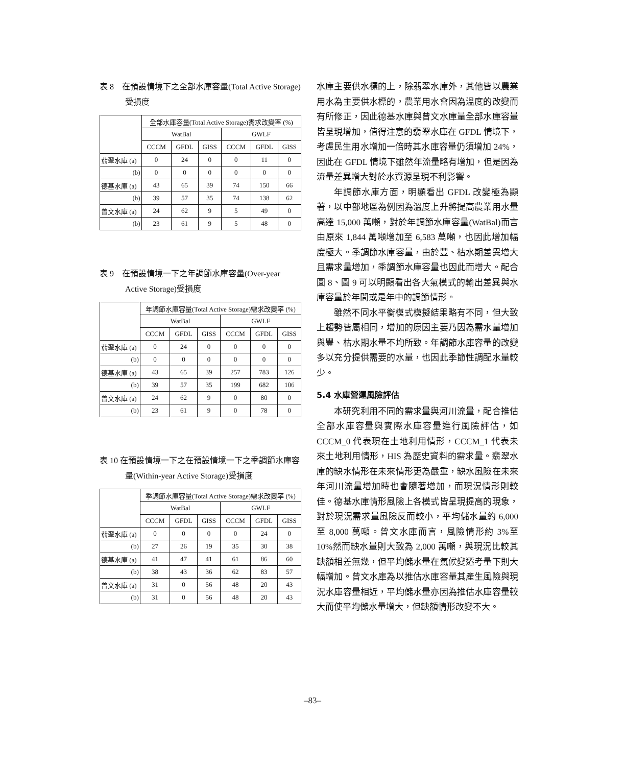表 8　在預設情境下之全部水庫容量(Total Active Storage)受損度
| | 全部水庫容量(Total Active Storage)需求改變率 (%) | | | | | |
| --- | --- | --- | --- | --- | --- | --- |
| | WatBal | | | GWLF | | |
| | CCCM | GFDL | GISS | CCCM | GFDL | GISS |
| 翡翠水庫 (a) | 0 | 24 | 0 | 0 | 11 | 0 |
| (b) | 0 | 0 | 0 | 0 | 0 | 0 |
| 德基水庫 (a) | 43 | 65 | 39 | 74 | 150 | 66 |
| (b) | 39 | 57 | 35 | 74 | 138 | 62 |
| 曾文水庫 (a) | 24 | 62 | 9 | 5 | 49 | 0 |
| (b) | 23 | 61 | 9 | 5 | 48 | 0 |
表 9　在預設情境一下之年調節水庫容量(Over-year Active Storage)受損度
| | 年調節水庫容量(Total Active Storage)需求改變率 (%) | | | | | |
| --- | --- | --- | --- | --- | --- | --- |
| | WatBal | | | GWLF | | |
| | CCCM | GFDL | GISS | CCCM | GFDL | GISS |
| 翡翠水庫 (a) | 0 | 24 | 0 | 0 | 0 | 0 |
| (b) | 0 | 0 | 0 | 0 | 0 | 0 |
| 德基水庫 (a) | 43 | 65 | 39 | 257 | 783 | 126 |
| (b) | 39 | 57 | 35 | 199 | 682 | 106 |
| 曾文水庫 (a) | 24 | 62 | 9 | 0 | 80 | 0 |
| (b) | 23 | 61 | 9 | 0 | 78 | 0 |
表 10 在預設情境一下之在預設情境一下之季調節水庫容量(Within-year Active Storage)受損度
| | 季調節水庫容量(Total Active Storage)需求改變率 (%) | | | | | |
| --- | --- | --- | --- | --- | --- | --- |
| | WatBal | | | GWLF | | |
| | CCCM | GFDL | GISS | CCCM | GFDL | GISS |
| 翡翠水庫 (a) | 0 | 0 | 0 | 0 | 24 | 0 |
| (b) | 27 | 26 | 19 | 35 | 30 | 38 |
| 德基水庫 (a) | 41 | 47 | 41 | 61 | 86 | 60 |
| (b) | 38 | 43 | 36 | 62 | 83 | 57 |
| 曾文水庫 (a) | 31 | 0 | 56 | 48 | 20 | 43 |
| (b) | 31 | 0 | 56 | 48 | 20 | 43 |
水庫主要供水標的上，除翡翠水庫外，其他皆以農業用水為主要供水標的，農業用水會因為溫度的改變而有所修正，因此德基水庫與曾文水庫量全部水庫容量皆呈現增加，值得注意的翡翠水庫在 GFDL 情境下，考慮民生用水增加一倍時其水庫容量仍須增加 24%，因此在 GFDL 情境下雖然年流量略有增加，但是因為流量差異增大對於水資源呈現不利影響。
年調節水庫方面，明顯看出 GFDL 改變極為顯著，以中部地區為例因為溫度上升將提高農業用水量高達 15,000 萬噸，對於年調節水庫容量(WatBal)而言由原來 1,844 萬噸增加至 6,583 萬噸，也因此增加幅度極大。季調節水庫容量，由於豐、枯水期差異增大且需求量增加，季調節水庫容量也因此而增大。配合圖 8、圖 9 可以明顯看出各大氣模式的輸出差異與水庫容量於年間或是年中的調節情形。
雖然不同水平衡模式模擬結果略有不同，但大致上趨勢皆屬相同，增加的原因主要乃因為需水量增加與豐、枯水期水量不均所致。年調節水庫容量的改變多以充分提供需要的水量，也因此季節性調配水量較少。
5.4 水庫營運風險評估
本研究利用不同的需求量與河川流量，配合推估全部水庫容量與實際水庫容量進行風險評估，如 CCCM_0 代表現在土地利用情形，CCCM_1 代表未來土地利用情形，HIS 為歷史資料的需求量。翡翠水庫的缺水情形在未來情形更為嚴重，缺水風險在未來年河川流量增加時也會隨著增加，而現況情形則較佳。德基水庫情形風險上各模式皆呈現提高的現象，對於現況需求量風險反而較小，平均儲水量約 6,000 至 8,000 萬噸。曾文水庫而言，風險情形約 3%至 10%然而缺水量則大致為 2,000 萬噸，與現況比較其缺額相差無幾，但平均儲水量在氣候變遷考量下則大幅增加。曾文水庫為以推估水庫容量其產生風險與現況水庫容量相近，平均儲水量亦因為推估水庫容量較大而使平均儲水量增大，但缺額情形改變不大。
–83–